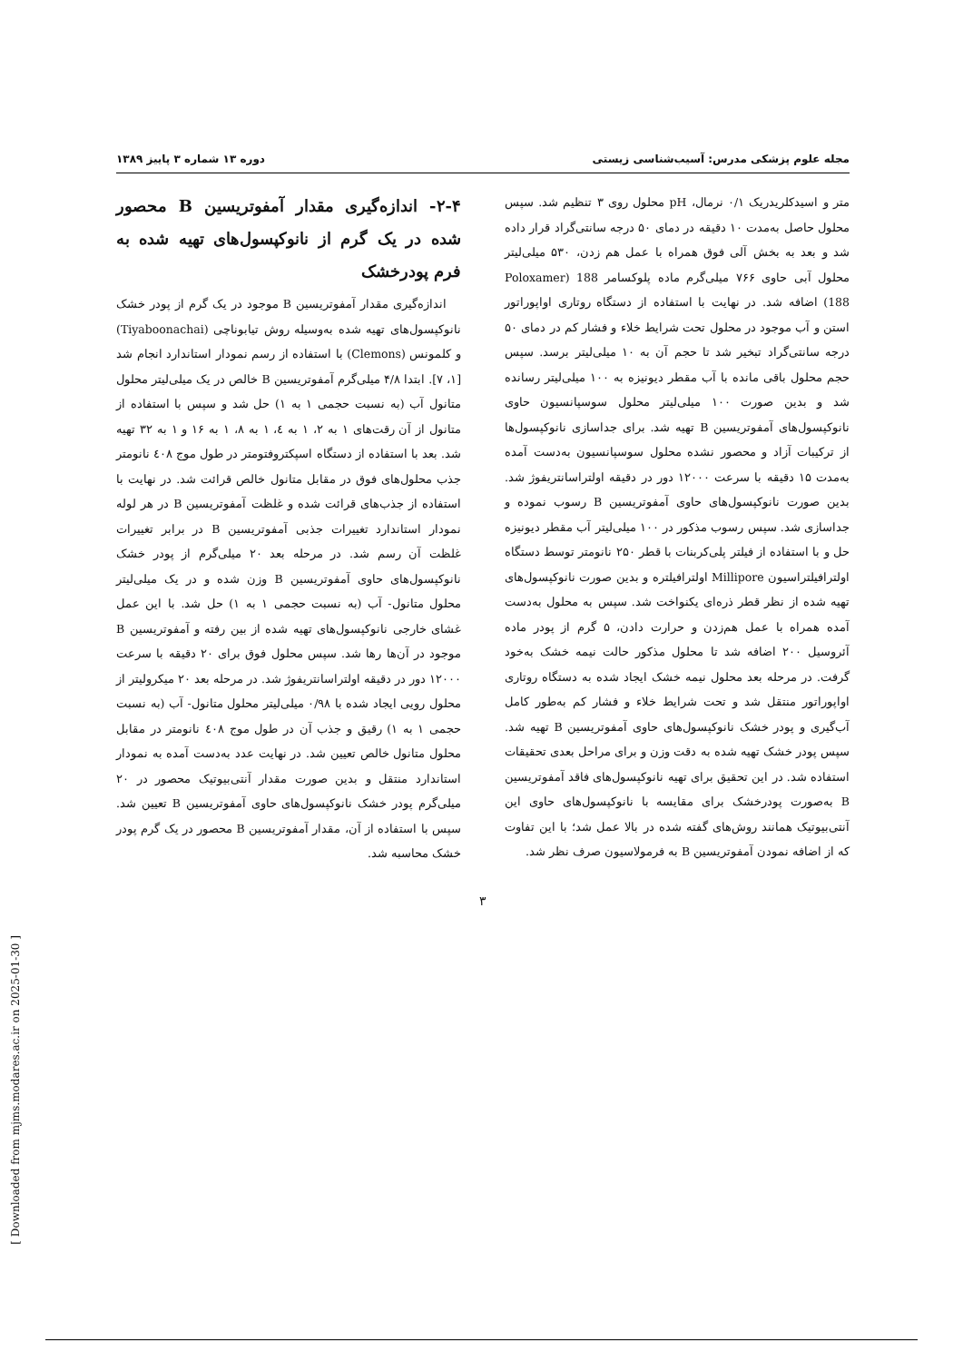مجله علوم پزشکی مدرس: آسیب‌شناسی زیستی دوره ۱۳ شماره ۳ پاییز ۱۳۸۹
متر و اسیدکلریدریک ۰/۱ نرمال، pH محلول روی ۳ تنظیم شد. سپس محلول حاصل به‌مدت ۱۰ دقیقه در دمای ۵۰ درجه سانتی‌گراد قرار داده شد و بعد به بخش آلی فوق همراه با عمل هم زدن، ۵۳۰ میلی‌لیتر محلول آبی حاوی ۷۶۶ میلی‌گرم ماده پلوکسامر 188 (Poloxamer 188) اضافه شد. در نهایت با استفاده از دستگاه روتاری اواپوراتور استن و آب موجود در محلول تحت شرایط خلاء و فشار کم در دمای ۵۰ درجه سانتی‌گراد تبخیر شد تا حجم آن به ۱۰ میلی‌لیتر برسد. سپس حجم محلول باقی مانده با آب مقطر دیونیزه به ۱۰۰ میلی‌لیتر رسانده شد و بدین صورت ۱۰۰ میلی‌لیتر محلول سوسپانسیون حاوی نانوکپسول‌های آمفوتریسین B تهیه شد. برای جداسازی نانوکپسول‌ها از ترکیبات آزاد و محصور نشده محلول سوسپانسیون به‌دست آمده به‌مدت ۱۵ دقیقه با سرعت ۱۲۰۰۰ دور در دقیقه اولتراسانتریفوژ شد. بدین صورت نانوکپسول‌های حاوی آمفوتریسین B رسوب نموده و جداسازی شد. سپس رسوب مذکور در ۱۰۰ میلی‌لیتر آب مقطر دیونیزه حل و با استفاده از فیلتر پلی‌کربنات با قطر ۲۵۰ نانومتر توسط دستگاه اولترافیلتراسیون Millipore اولترافیلتره و بدین صورت نانوکپسول‌های تهیه شده از نظر قطر ذره‌ای یکنواخت شد. سپس به محلول به‌دست آمده همراه با عمل هم‌زدن و حرارت دادن، ۵ گرم از پودر ماده آئروسیل ۲۰۰ اضافه شد تا محلول مذکور حالت نیمه خشک به‌خود گرفت. در مرحله بعد محلول نیمه خشک ایجاد شده به دستگاه روتاری اواپوراتور منتقل شد و تحت شرایط خلاء و فشار کم به‌طور کامل آب‌گیری و پودر خشک نانوکپسول‌های حاوی آمفوتریسین B تهیه شد. سپس پودر خشک تهیه شده به دقت وزن و برای مراحل بعدی تحقیقات استفاده شد. در این تحقیق برای تهیه نانوکپسول‌های فاقد آمفوتریسین B به‌صورت پودرخشک برای مقایسه با نانوکپسول‌های حاوی این آنتی‌بیوتیک همانند روش‌های گفته شده در بالا عمل شد؛ با این تفاوت که از اضافه نمودن آمفوتریسین B به فرمولاسیون صرف نظر شد.
۲-۴- اندازه‌گیری مقدار آمفوتریسین B محصور شده در یک گرم از نانوکپسول‌های تهیه شده به فرم پودرخشک
اندازه‌گیری مقدار آمفوتریسین B موجود در یک گرم از پودر خشک نانوکپسول‌های تهیه شده به‌وسیله روش تیابوناچی (Tiyaboonachai) و کلمونس (Clemons) با استفاده از رسم نمودار استاندارد انجام شد [۱، ۷]. ابتدا ۴/۸ میلی‌گرم آمفوتریسین B خالص در یک میلی‌لیتر محلول متانول آب (به نسبت حجمی ۱ به ۱) حل شد و سپس با استفاده از متانول از آن رقت‌های ۱ به ۲، ۱ به ٤، ۱ به ۸، ۱ به ۱۶ و ۱ به ۳۲ تهیه شد. بعد با استفاده از دستگاه اسپکتروفتومتر در طول موج ٤۰۸ نانومتر جذب محلول‌های فوق در مقابل متانول خالص قرائت شد. در نهایت با استفاده از جذب‌های قرائت شده و غلظت آمفوتریسین B در هر لوله نمودار استاندارد تغییرات جذبی آمفوتریسین B در برابر تغییرات غلظت آن رسم شد. در مرحله بعد ۲۰ میلی‌گرم از پودر خشک نانوکپسول‌های حاوی آمفوتریسین B وزن شده و در یک میلی‌لیتر محلول متانول- آب (به نسبت حجمی ۱ به ۱) حل شد. با این عمل غشای خارجی نانوکپسول‌های تهیه شده از بین رفته و آمفوتریسین B موجود در آن‌ها رها شد. سپس محلول فوق برای ۲۰ دقیقه با سرعت ۱۲۰۰۰ دور در دقیقه اولتراسانتریفوژ شد. در مرحله بعد ۲۰ میکرولیتر از محلول رویی ایجاد شده با ۰/۹۸ میلی‌لیتر محلول متانول- آب (به نسبت حجمی ۱ به ۱) رقیق و جذب آن در طول موج ٤۰۸ نانومتر در مقابل محلول متانول خالص تعیین شد. در نهایت عدد به‌دست آمده به نمودار استاندارد منتقل و بدین صورت مقدار آنتی‌بیوتیک محصور در ۲۰ میلی‌گرم پودر خشک نانوکپسول‌های حاوی آمفوتریسین B تعیین شد. سپس با استفاده از آن، مقدار آمفوتریسین B محصور در یک گرم پودر خشک محاسبه شد.
۳
[ Downloaded from mjms.modares.ac.ir on 2025-01-30 ]